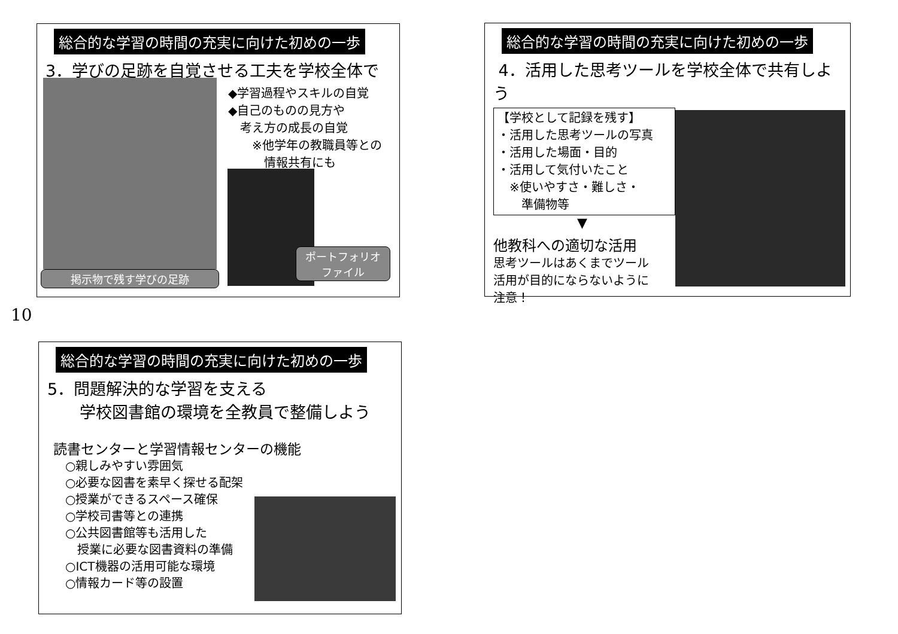総合的な学習の時間の充実に向けた初めの一歩
3．学びの足跡を自覚させる工夫を学校全体で
◆学習過程やスキルの自覚
◆自己のものの見方や
　考え方の成長の自覚
　　※他学年の教職員等との
　　　情報共有にも
掲示物で残す学びの足跡
ポートフォリオ
ファイル
10
総合的な学習の時間の充実に向けた初めの一歩
4．活用した思考ツールを学校全体で共有しよう
【学校として記録を残す】
・活用した思考ツールの写真
・活用した場面・目的
・活用して気付いたこと
　※使いやすさ・難しさ・
　　準備物等
▼
他教科への適切な活用
思考ツールはあくまでツール
活用が目的にならないように
注意！
総合的な学習の時間の充実に向けた初めの一歩
5．問題解決的な学習を支える
　　学校図書館の環境を全教員で整備しよう
読書センターと学習情報センターの機能
　○親しみやすい雰囲気
　○必要な図書を素早く探せる配架
　○授業ができるスペース確保
　○学校司書等との連携
　○公共図書館等も活用した
　　授業に必要な図書資料の準備
　○ICT機器の活用可能な環境
　○情報カード等の設置